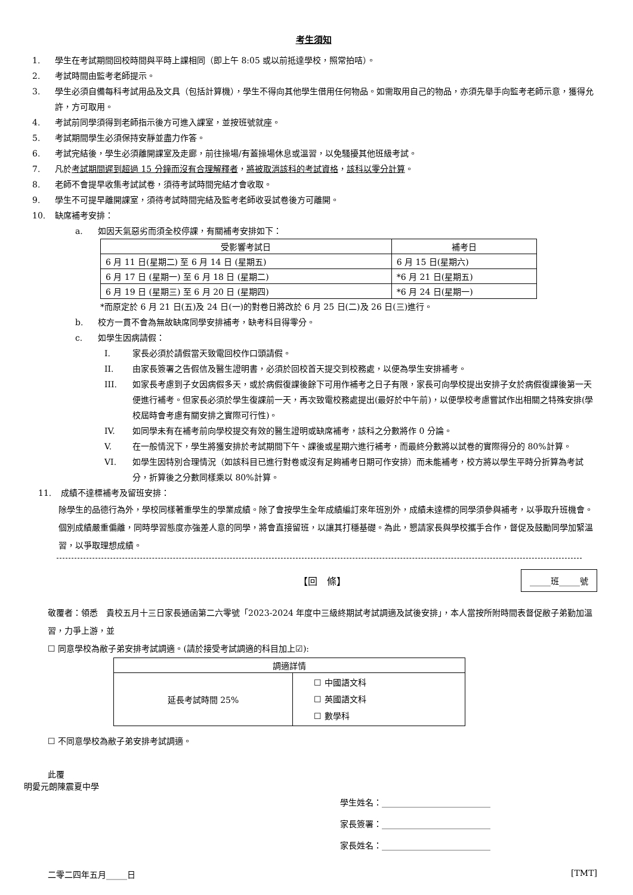考生須知
1. 學生在考試期間回校時間與平時上課相同（即上午 8:05 或以前抵達學校，照常拍咭）。
2. 考試時間由監考老師提示。
3. 學生必須自備每科考試用品及文具（包括計算機），學生不得向其他學生借用任何物品。如需取用自己的物品，亦須先舉手向監考老師示意，獲得允許，方可取用。
4. 考試前同學須得到老師指示後方可進入課室，並按班號就座。
5. 考試期間學生必須保持安靜並盡力作答。
6. 考試完結後，學生必須離開課室及走廊，前往操場/有蓋操場休息或溫習，以免騷擾其他班級考試。
7. 凡於考試期間遲到超過 15 分鐘而沒有合理解釋者，將被取消該科的考試資格，該科以零分計算。
8. 老師不會提早收集考試試卷，須待考試時間完結才會收取。
9. 學生不可提早離開課室，須待考試時間完結及監考老師收妥試卷後方可離開。
10. 缺席補考安排：
a. 如因天氣惡劣而須全校停課，有關補考安排如下：
| 受影響考試日 | 補考日 |
| --- | --- |
| 6 月 11 日(星期二) 至 6 月 14 日 (星期五) | 6 月 15 日(星期六) |
| 6 月 17 日 (星期一) 至 6 月 18 日 (星期二) | *6 月 21 日(星期五) |
| 6 月 19 日 (星期三) 至 6 月 20 日 (星期四) | *6 月 24 日(星期一) |
*而原定於 6 月 21 日(五)及 24 日(一)的對卷日將改於 6 月 25 日(二)及 26 日(三)進行。
b. 校方一貫不會為無故缺席同學安排補考，缺考科目得零分。
c. 如學生因病請假：
I. 家長必須於請假當天致電回校作口頭請假。
II. 由家長簽署之告假信及醫生證明書，必須於回校首天提交到校務處，以便為學生安排補考。
III. 如家長考慮到子女因病假多天，或於病假復課後餘下可用作補考之日子有限，家長可向學校提出安排子女於病假復課後第一天便進行補考。但家長必須於學生復課前一天，再次致電校務處提出(最好於中午前)，以便學校考慮嘗試作出相關之特殊安排(學校屆時會考慮有關安排之實際可行性)。
IV. 如同學未有在補考前向學校提交有效的醫生證明或缺席補考，該科之分數將作 0 分論。
V. 在一般情況下，學生將獲安排於考試期間下午、課後或星期六進行補考，而最終分數將以試卷的實際得分的 80%計算。
VI. 如學生因特別合理情況（如該科目已進行對卷或沒有足夠補考日期可作安排）而未能補考，校方將以學生平時分折算為考試分，折算後之分數同樣乘以 80%計算。
11. 成績不達標補考及留班安排：
除學生的品德行為外，學校同樣著重學生的學業成績。除了會按學生全年成績編訂來年班別外，成績未達標的同學須參與補考，以爭取升班機會。個別成績嚴重偏離，同時學習態度亦強差人意的同學，將會直接留班，以讓其打穩基礎。為此，懇請家長與學校攜手合作，督促及鼓勵同學加緊溫習，以爭取理想成績。
【回　條】 _____班_____號
敬覆者：領悉　貴校五月十三日家長通函第二六零號「2023-2024 年度中三級終期試考試調適及試後安排」，本人當按所附時間表督促敝子弟勤加溫習，力爭上游，並
☐ 同意學校為敝子弟安排考試調適。(請於接受考試調適的科目加上☑):
| 調適詳情 | |
| 延長考試時間 25% | ☐ 中國語文科 ☐ 英國語文科 ☐ 數學科 |
☐ 不同意學校為敝子弟安排考試調適。
此覆
明愛元朗陳震夏中學
學生姓名：__________________________
家長簽署：__________________________
家長姓名：__________________________
二零二四年五月_____日 [TMT]